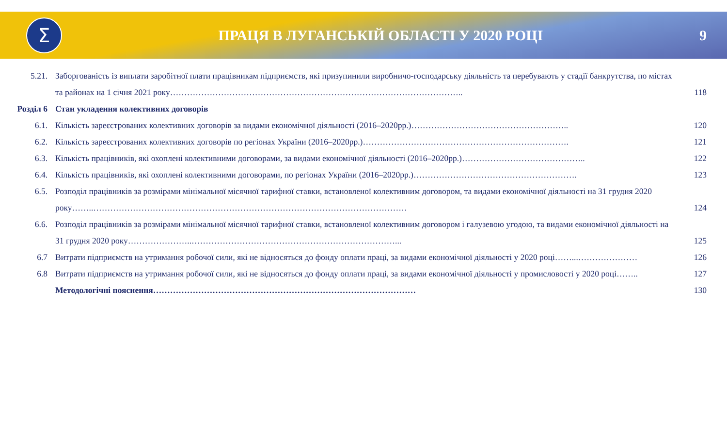Σ
ПРАЦЯ В ЛУГАНСЬКІЙ ОБЛАСТІ У 2020 РОЦІ
9
| 5.21. | Заборгованість із виплати заробітної плати працівникам підприємств, які призупинили виробничо-господарську діяльність та перебувають у стадії банкрутства, по містах та районах на 1 січня 2021 року………………………………………………………………………………………….. | 118 |
| Розділ 6 | Стан укладення колективних договорів | |
| 6.1. | Кількість зареєстрованих колективних договорів за видами економічної діяльності (2016–2020рр.)……………………………………………….. | 120 |
| 6.2. | Кількість зареєстрованих колективних договорів по регіонах України (2016–2020рр.)………………………………………………………………. | 121 |
| 6.3. | Кількість працівників, які охоплені колективними договорами, за видами економічної діяльності (2016–2020рр.)…………………………………….. | 122 |
| 6.4. | Кількість працівників, які охоплені колективними договорами, по регіонах України (2016–2020рр.)…………………………………………………. | 123 |
| 6.5. | Розподіл працівників за розмірами мінімальної місячної тарифної ставки, встановленої колективним договором, та видами економічної діяльності на 31 грудня 2020 року……..………………………………………………………………………………………………… | 124 |
| 6.6. | Розподіл працівників за розмірами мінімальної місячної тарифної ставки, встановленої колективним договором і галузевою угодою, та видами економічної діяльності на 31 грудня 2020 року…………………..………………………………………………………………... | 125 |
| 6.7 | Витрати підприємств на утримання робочої сили, які не відносяться до фонду оплати праці, за видами економічної діяльності у 2020 році……...………………… | 126 |
| 6.8 | Витрати підприємств на утримання робочої сили, які не відносяться до фонду оплати праці, за видами економічної діяльності у промисловості у 2020 році…….. | 127 |
| | Методологічні пояснення………………………………………………………………………………… | 130 |